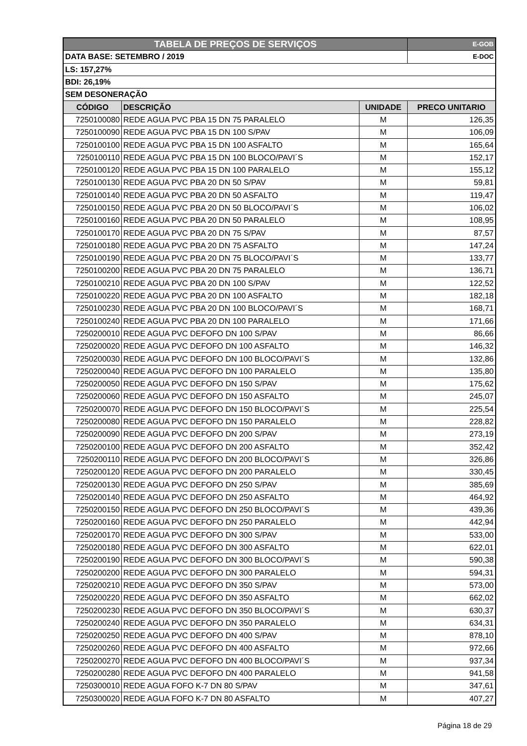| TABELA DE PREÇOS DE SERVIÇOS | | | E-GOB |
| DATA BASE: SETEMBRO / 2019 | | | E-DOC |
| LS: 157,27% | | | |
| BDI: 26,19% | | | |
| SEM DESONERAÇÃO | | | |
| CÓDIGO | DESCRIÇÃO | UNIDADE | PRECO UNITARIO |
| 7250100080 | REDE AGUA PVC PBA 15 DN 75 PARALELO | M | 126,35 |
| 7250100090 | REDE AGUA PVC PBA 15 DN 100 S/PAV | M | 106,09 |
| 7250100100 | REDE AGUA PVC PBA 15 DN 100 ASFALTO | M | 165,64 |
| 7250100110 | REDE AGUA PVC PBA 15 DN 100 BLOCO/PAVI´S | M | 152,17 |
| 7250100120 | REDE AGUA PVC PBA 15 DN 100 PARALELO | M | 155,12 |
| 7250100130 | REDE AGUA PVC PBA 20 DN 50 S/PAV | M | 59,81 |
| 7250100140 | REDE AGUA PVC PBA 20 DN 50 ASFALTO | M | 119,47 |
| 7250100150 | REDE AGUA PVC PBA 20 DN 50 BLOCO/PAVI´S | M | 106,02 |
| 7250100160 | REDE AGUA PVC PBA 20 DN 50 PARALELO | M | 108,95 |
| 7250100170 | REDE AGUA PVC PBA 20 DN 75 S/PAV | M | 87,57 |
| 7250100180 | REDE AGUA PVC PBA 20 DN 75 ASFALTO | M | 147,24 |
| 7250100190 | REDE AGUA PVC PBA 20 DN 75 BLOCO/PAVI´S | M | 133,77 |
| 7250100200 | REDE AGUA PVC PBA 20 DN 75 PARALELO | M | 136,71 |
| 7250100210 | REDE AGUA PVC PBA 20 DN 100 S/PAV | M | 122,52 |
| 7250100220 | REDE AGUA PVC PBA 20 DN 100 ASFALTO | M | 182,18 |
| 7250100230 | REDE AGUA PVC PBA 20 DN 100 BLOCO/PAVI´S | M | 168,71 |
| 7250100240 | REDE AGUA PVC PBA 20 DN 100 PARALELO | M | 171,66 |
| 7250200010 | REDE AGUA PVC DEFOFO DN 100 S/PAV | M | 86,66 |
| 7250200020 | REDE AGUA PVC DEFOFO DN 100 ASFALTO | M | 146,32 |
| 7250200030 | REDE AGUA PVC DEFOFO DN 100 BLOCO/PAVI´S | M | 132,86 |
| 7250200040 | REDE AGUA PVC DEFOFO DN 100 PARALELO | M | 135,80 |
| 7250200050 | REDE AGUA PVC DEFOFO DN 150 S/PAV | M | 175,62 |
| 7250200060 | REDE AGUA PVC DEFOFO DN 150 ASFALTO | M | 245,07 |
| 7250200070 | REDE AGUA PVC DEFOFO DN 150 BLOCO/PAVI´S | M | 225,54 |
| 7250200080 | REDE AGUA PVC DEFOFO DN 150 PARALELO | M | 228,82 |
| 7250200090 | REDE AGUA PVC DEFOFO DN 200 S/PAV | M | 273,19 |
| 7250200100 | REDE AGUA PVC DEFOFO DN 200 ASFALTO | M | 352,42 |
| 7250200110 | REDE AGUA PVC DEFOFO DN 200 BLOCO/PAVI´S | M | 326,86 |
| 7250200120 | REDE AGUA PVC DEFOFO DN 200 PARALELO | M | 330,45 |
| 7250200130 | REDE AGUA PVC DEFOFO DN 250 S/PAV | M | 385,69 |
| 7250200140 | REDE AGUA PVC DEFOFO DN 250 ASFALTO | M | 464,92 |
| 7250200150 | REDE AGUA PVC DEFOFO DN 250 BLOCO/PAVI´S | M | 439,36 |
| 7250200160 | REDE AGUA PVC DEFOFO DN 250 PARALELO | M | 442,94 |
| 7250200170 | REDE AGUA PVC DEFOFO DN 300 S/PAV | M | 533,00 |
| 7250200180 | REDE AGUA PVC DEFOFO DN 300 ASFALTO | M | 622,01 |
| 7250200190 | REDE AGUA PVC DEFOFO DN 300 BLOCO/PAVI´S | M | 590,38 |
| 7250200200 | REDE AGUA PVC DEFOFO DN 300 PARALELO | M | 594,31 |
| 7250200210 | REDE AGUA PVC DEFOFO DN 350 S/PAV | M | 573,00 |
| 7250200220 | REDE AGUA PVC DEFOFO DN 350 ASFALTO | M | 662,02 |
| 7250200230 | REDE AGUA PVC DEFOFO DN 350 BLOCO/PAVI´S | M | 630,37 |
| 7250200240 | REDE AGUA PVC DEFOFO DN 350 PARALELO | M | 634,31 |
| 7250200250 | REDE AGUA PVC DEFOFO DN 400 S/PAV | M | 878,10 |
| 7250200260 | REDE AGUA PVC DEFOFO DN 400 ASFALTO | M | 972,66 |
| 7250200270 | REDE AGUA PVC DEFOFO DN 400 BLOCO/PAVI´S | M | 937,34 |
| 7250200280 | REDE AGUA PVC DEFOFO DN 400 PARALELO | M | 941,58 |
| 7250300010 | REDE AGUA FOFO K-7 DN 80 S/PAV | M | 347,61 |
| 7250300020 | REDE AGUA FOFO K-7 DN 80 ASFALTO | M | 407,27 |
Página 18 de 29